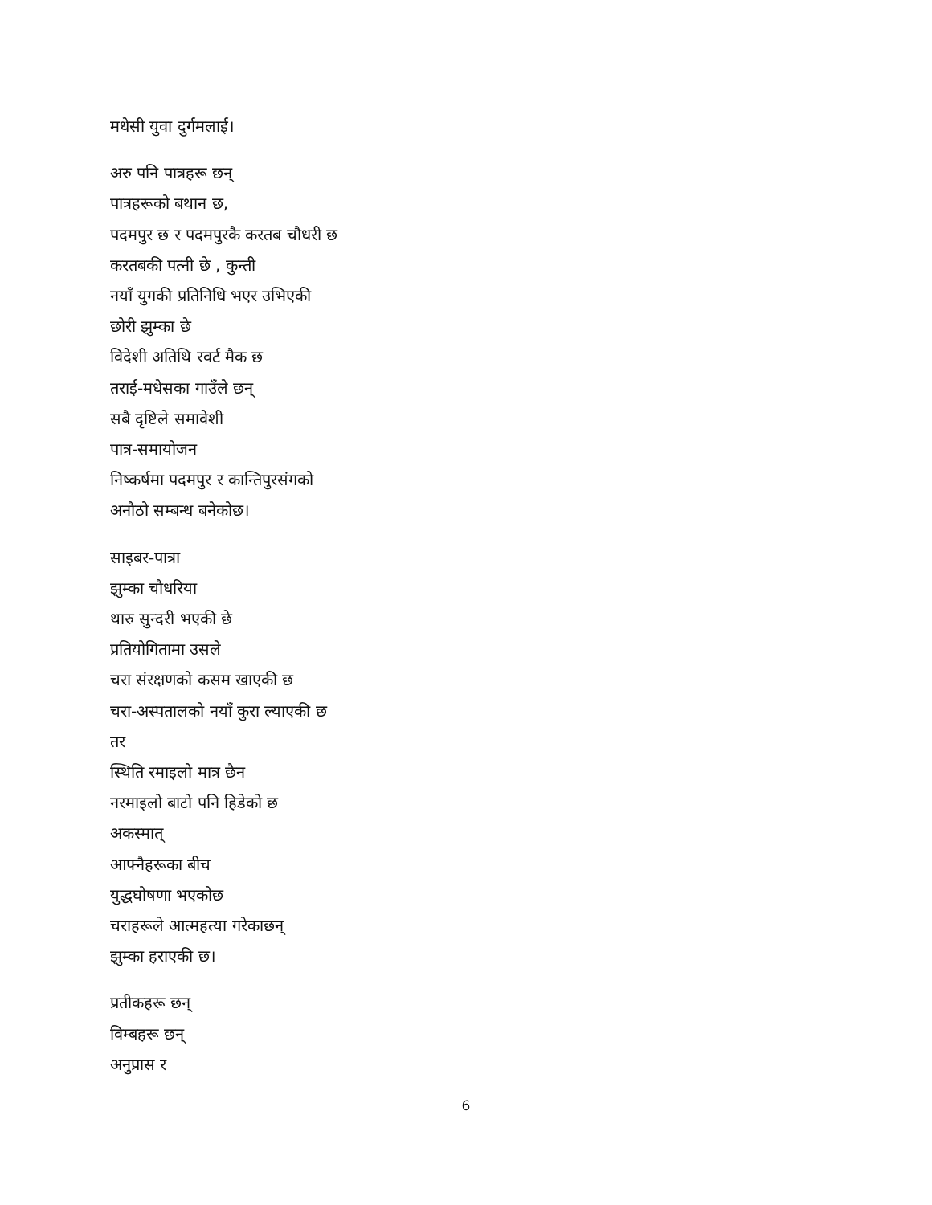मधेसी युवा दुर्गमलाई।
अरु पनि पात्रहरू छन्
पात्रहरूको बथान छ,
पदमपुर छ र पदमपुरकै करतब चौधरी छ
करतबकी पत्नी छे , कुन्ती
नयाँ युगकी प्रतिनिधि भएर उभिएकी
छोरी झुम्का छे
विदेशी अतिथि रवर्ट मैक छ
तराई-मधेसका गाउँले छन्
सबै दृष्टिले समावेशी
पात्र-समायोजन
निष्कर्षमा पदमपुर र कान्तिपुरसंगको
अनौठो सम्बन्ध बनेकोछ।
साइबर-पात्रा
झुम्का चौधरिया
थारु सुन्दरी भएकी छे
प्रतियोगितामा उसले
चरा संरक्षणको कसम खाएकी छ
चरा-अस्पतालको नयाँ कुरा ल्याएकी छ
तर
स्थिति रमाइलो मात्र छैन
नरमाइलो बाटो पनि हिडेको छ
अकस्मात्
आफ्नैहरूका बीच
युद्धघोषणा भएकोछ
चराहरूले आत्महत्या गरेकाछन्
झुम्का हराएकी छ।
प्रतीकहरू छन्
विम्बहरू छन्
अनुप्रास र
6